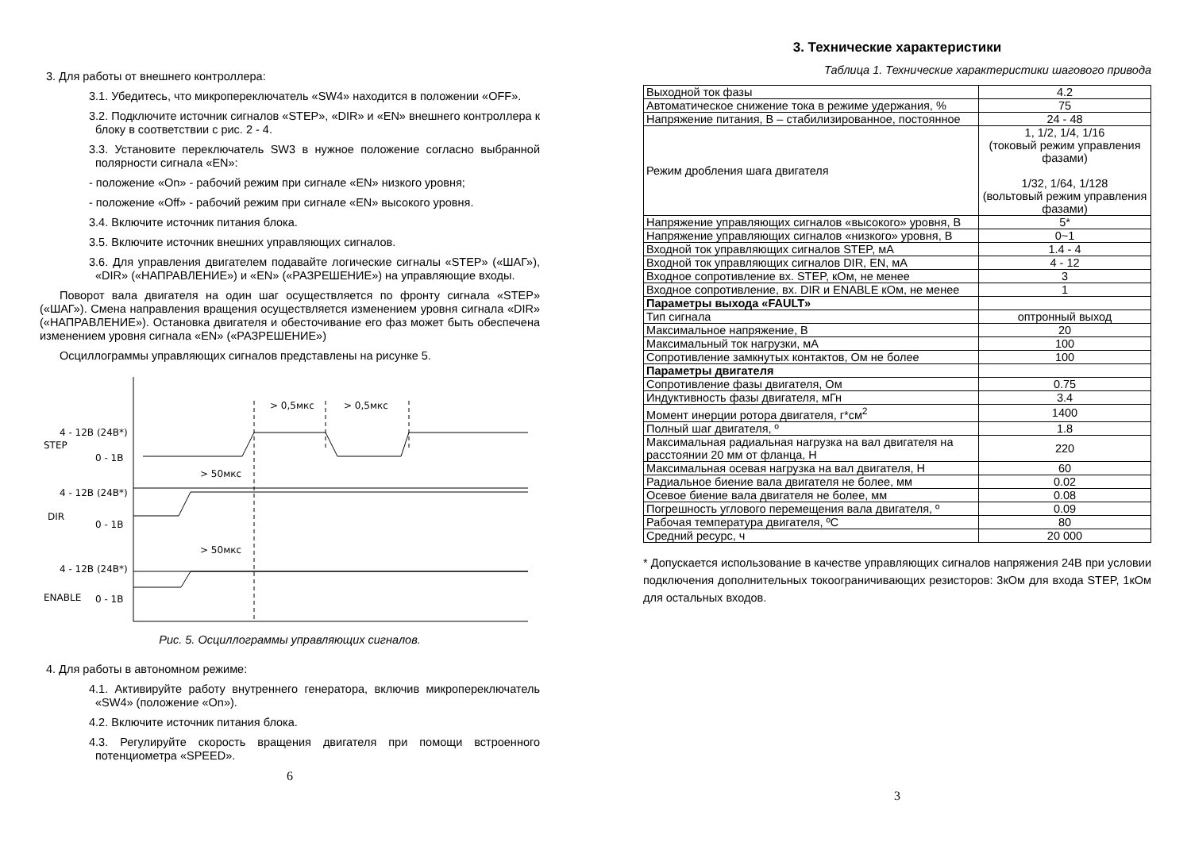3. Для работы от внешнего контроллера:
3.1. Убедитесь, что микропереключатель «SW4» находится в положении «OFF».
3.2. Подключите источник сигналов «STEP», «DIR» и «EN» внешнего контроллера к блоку в соответствии с рис. 2 - 4.
3.3. Установите переключатель SW3 в нужное положение согласно выбранной полярности сигнала «EN»:
- положение «On» - рабочий режим при сигнале «EN» низкого уровня;
- положение «Off» - рабочий режим при сигнале «EN» высокого уровня.
3.4. Включите источник питания блока.
3.5. Включите источник внешних управляющих сигналов.
3.6. Для управления двигателем подавайте логические сигналы «STEP» («ШАГ»), «DIR» («НАПРАВЛЕНИЕ») и «EN» («РАЗРЕШЕНИЕ») на управляющие входы.
Поворот вала двигателя на один шаг осуществляется по фронту сигнала «STEP» («ШАГ»). Смена направления вращения осуществляется изменением уровня сигнала «DIR» («НАПРАВЛЕНИЕ»). Остановка двигателя и обесточивание его фаз может быть обеспечена изменением уровня сигнала «EN» («РАЗРЕШЕНИЕ»)
Осциллограммы управляющих сигналов представлены на рисунке 5.
> 0,5мкс
> 0,5мкс
> 50мкс
> 50мкс
4 - 12В (24В*)
STEP
0 - 1В
4 - 12В (24В*)
DIR
0 - 1В
4 - 12В (24В*)
ENABLE
0 - 1В
Рис. 5. Осциллограммы управляющих сигналов.
4. Для работы в автономном режиме:
4.1. Активируйте работу внутреннего генератора, включив микропереключатель «SW4» (положение «On»).
4.2. Включите источник питания блока.
4.3. Регулируйте скорость вращения двигателя при помощи встроенного потенциометра «SPEED».
6
3. Технические характеристики
Таблица 1. Технические характеристики шагового привода
| Выходной ток фазы | 4.2 |
| Автоматическое снижение тока в режиме удержания, % | 75 |
| Напряжение питания, В – стабилизированное, постоянное | 24 - 48 |
| Режим дробления шага двигателя | 1, 1/2, 1/4, 1/16 (токовый режим управления фазами) 1/32, 1/64, 1/128 (вольтовый режим управления фазами) |
| Напряжение управляющих сигналов «высокого» уровня, В | 5* |
| Напряжение управляющих сигналов «низкого» уровня, В | 0~1 |
| Входной ток управляющих сигналов STEP, мА | 1.4 - 4 |
| Входной ток управляющих сигналов DIR, EN, мА | 4 - 12 |
| Входное сопротивление вх. STEP, кОм, не менее | 3 |
| Входное сопротивление, вх. DIR и ENABLE кОм, не менее | 1 |
| Параметры выхода «FAULT» | |
| Тип сигнала | оптронный выход |
| Максимальное напряжение, В | 20 |
| Максимальный ток нагрузки, мА | 100 |
| Сопротивление замкнутых контактов, Ом не более | 100 |
| Параметры двигателя | |
| Сопротивление фазы двигателя, Ом | 0.75 |
| Индуктивность фазы двигателя, мГн | 3.4 |
| Момент инерции ротора двигателя, г*см<sup>2</sup> | 1400 |
| Полный шаг двигателя, º | 1.8 |
| Максимальная радиальная нагрузка на вал двигателя на расстоянии 20 мм от фланца, Н | 220 |
| Максимальная осевая нагрузка на вал двигателя, Н | 60 |
| Радиальное биение вала двигателя не более, мм | 0.02 |
| Осевое биение вала двигателя не более, мм | 0.08 |
| Погрешность углового перемещения вала двигателя, º | 0.09 |
| Рабочая температура двигателя, ºС | 80 |
| Средний ресурс, ч | 20 000 |
* Допускается использование в качестве управляющих сигналов напряжения 24В при условии подключения дополнительных токоограничивающих резисторов: 3кОм для входа STEP, 1кОм для остальных входов.
3